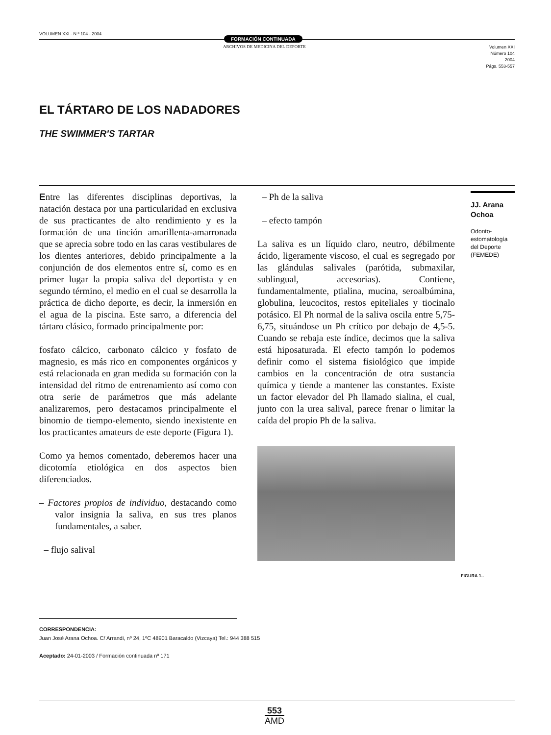VOLUMEN XXI - N.º 104 - 2004
FORMACIÓN CONTINUADA
ARCHIVOS DE MEDICINA DEL DEPORTE
Volumen XXI
Número 104
2004
Págs. 553-557
EL TÁRTARO DE LOS NADADORES
THE SWIMMER'S TARTAR
Entre las diferentes disciplinas deportivas, la natación destaca por una particularidad en exclusiva de sus practicantes de alto rendimiento y es la formación de una tinción amarillenta-amarronada que se aprecia sobre todo en las caras vestibulares de los dientes anteriores, debido principalmente a la conjunción de dos elementos entre sí, como es en primer lugar la propia saliva del deportista y en segundo término, el medio en el cual se desarrolla la práctica de dicho deporte, es decir, la inmersión en el agua de la piscina. Este sarro, a diferencia del tártaro clásico, formado principalmente por:
fosfato cálcico, carbonato cálcico y fosfato de magnesio, es más rico en componentes orgánicos y está relacionada en gran medida su formación con la intensidad del ritmo de entrenamiento así como con otra serie de parámetros que más adelante analizaremos, pero destacamos principalmente el binomio de tiempo-elemento, siendo inexistente en los practicantes amateurs de este deporte (Figura 1).
Como ya hemos comentado, deberemos hacer una dicotomía etiológica en dos aspectos bien diferenciados.
– Factores propios de individuo, destacando como valor insignia la saliva, en sus tres planos fundamentales, a saber.
– flujo salival
– Ph de la saliva
– efecto tampón
La saliva es un líquido claro, neutro, débilmente ácido, ligeramente viscoso, el cual es segregado por las glándulas salivales (parótida, submaxilar, sublingual, accesorias). Contiene, fundamentalmente, ptialina, mucina, seroalbúmina, globulina, leucocitos, restos epiteliales y tiocinalo potásico. El Ph normal de la saliva oscila entre 5,75-6,75, situándose un Ph crítico por debajo de 4,5-5. Cuando se rebaja este índice, decimos que la saliva está hiposaturada. El efecto tampón lo podemos definir como el sistema fisiológico que impide cambios en la concentración de otra sustancia química y tiende a mantener las constantes. Existe un factor elevador del Ph llamado sialina, el cual, junto con la urea salival, parece frenar o limitar la caída del propio Ph de la saliva.
JJ. Arana Ochoa
Odonto-
estomatología
del Deporte
(FEMEDE)
FIGURA 1.-
CORRESPONDENCIA:
Juan José Arana Ochoa. C/ Arrandi, nº 24, 1ºC 48901 Baracaldo (Vizcaya) Tel.: 944 388 515
Aceptado: 24-01-2003 / Formación continuada nº 171
553
AMD